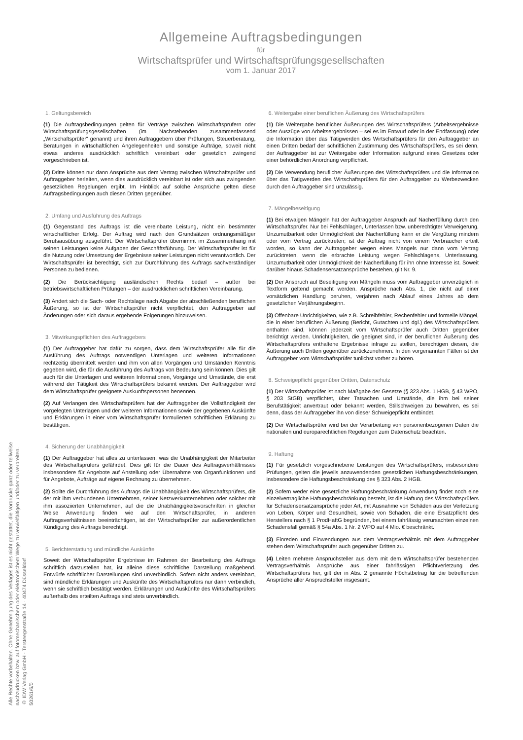Allgemeine Auftragsbedingungen
für
Wirtschaftsprüfer und Wirtschaftsprüfungsgesellschaften
vom 1. Januar 2017
1. Geltungsbereich
(1) Die Auftragsbedingungen gelten für Verträge zwischen Wirtschaftsprüfern oder Wirtschaftsprüfungsgesellschaften (im Nachstehenden zusammenfassend „Wirtschaftsprüfer“ genannt) und ihren Auftraggebern über Prüfungen, Steuerberatung, Beratungen in wirtschaftlichen Angelegenheiten und sonstige Aufträge, soweit nicht etwas anderes ausdrücklich schriftlich vereinbart oder gesetzlich zwingend vorgeschrieben ist.
(2) Dritte können nur dann Ansprüche aus dem Vertrag zwischen Wirtschaftsprüfer und Auftraggeber herleiten, wenn dies ausdrücklich vereinbart ist oder sich aus zwingenden gesetzlichen Regelungen ergibt. Im Hinblick auf solche Ansprüche gelten diese Auftragsbedingungen auch diesen Dritten gegenüber.
2. Umfang und Ausführung des Auftrags
(1) Gegenstand des Auftrags ist die vereinbarte Leistung, nicht ein bestimmter wirtschaftlicher Erfolg. Der Auftrag wird nach den Grundsätzen ordnungsmäßiger Berufsausübung ausgeführt. Der Wirtschaftsprüfer übernimmt im Zusammenhang mit seinen Leistungen keine Aufgaben der Geschäftsführung. Der Wirtschaftsprüfer ist für die Nutzung oder Umsetzung der Ergebnisse seiner Leistungen nicht verantwortlich. Der Wirtschaftsprüfer ist berechtigt, sich zur Durchführung des Auftrags sachverständiger Personen zu bedienen.
(2) Die Berücksichtigung ausländischen Rechts bedarf – außer bei betriebswirtschaftlichen Prüfungen – der ausdrücklichen schriftlichen Vereinbarung.
(3) Ändert sich die Sach- oder Rechtslage nach Abgabe der abschließenden beruflichen Äußerung, so ist der Wirtschaftsprüfer nicht verpflichtet, den Auftraggeber auf Änderungen oder sich daraus ergebende Folgerungen hinzuweisen.
3. Mitwirkungspflichten des Auftraggebers
(1) Der Auftraggeber hat dafür zu sorgen, dass dem Wirtschaftsprüfer alle für die Ausführung des Auftrags notwendigen Unterlagen und weiteren Informationen rechtzeitig übermittelt werden und ihm von allen Vorgängen und Umständen Kenntnis gegeben wird, die für die Ausführung des Auftrags von Bedeutung sein können. Dies gilt auch für die Unterlagen und weiteren Informationen, Vorgänge und Umstände, die erst während der Tätigkeit des Wirtschaftsprüfers bekannt werden. Der Auftraggeber wird dem Wirtschaftsprüfer geeignete Auskunftspersonen benennen.
(2) Auf Verlangen des Wirtschaftsprüfers hat der Auftraggeber die Vollständigkeit der vorgelegten Unterlagen und der weiteren Informationen sowie der gegebenen Auskünfte und Erklärungen in einer vom Wirtschaftsprüfer formulierten schriftlichen Erklärung zu bestätigen.
4. Sicherung der Unabhängigkeit
(1) Der Auftraggeber hat alles zu unterlassen, was die Unabhängigkeit der Mitarbeiter des Wirtschaftsprüfers gefährdet. Dies gilt für die Dauer des Auftragsverhältnisses insbesondere für Angebote auf Anstellung oder Übernahme von Organfunktionen und für Angebote, Aufträge auf eigene Rechnung zu übernehmen.
(2) Sollte die Durchführung des Auftrags die Unabhängigkeit des Wirtschaftsprüfers, die der mit ihm verbundenen Unternehmen, seiner Netzwerkunternehmen oder solcher mit ihm assoziierten Unternehmen, auf die die Unabhängigkeitsvorschriften in gleicher Weise Anwendung finden wie auf den Wirtschaftsprüfer, in anderen Auftragsverhältnissen beeinträchtigen, ist der Wirtschaftsprüfer zur außerordentlichen Kündigung des Auftrags berechtigt.
5. Berichterstattung und mündliche Auskünfte
Soweit der Wirtschaftsprüfer Ergebnisse im Rahmen der Bearbeitung des Auftrags schriftlich darzustellen hat, ist alleine diese schriftliche Darstellung maßgebend. Entwürfe schriftlicher Darstellungen sind unverbindlich. Sofern nicht anders vereinbart, sind mündliche Erklärungen und Auskünfte des Wirtschaftsprüfers nur dann verbindlich, wenn sie schriftlich bestätigt werden. Erklärungen und Auskünfte des Wirtschaftsprüfers außerhalb des erteilten Auftrags sind stets unverbindlich.
6. Weitergabe einer beruflichen Äußerung des Wirtschaftsprüfers
(1) Die Weitergabe beruflicher Äußerungen des Wirtschaftsprüfers (Arbeitsergebnisse oder Auszüge von Arbeitsergebnissen – sei es im Entwurf oder in der Endfassung) oder die Information über das Tätigwerden des Wirtschaftsprüfers für den Auftraggeber an einen Dritten bedarf der schriftlichen Zustimmung des Wirtschaftsprüfers, es sei denn, der Auftraggeber ist zur Weitergabe oder Information aufgrund eines Gesetzes oder einer behördlichen Anordnung verpflichtet.
(2) Die Verwendung beruflicher Äußerungen des Wirtschaftsprüfers und die Information über das Tätigwerden des Wirtschaftsprüfers für den Auftraggeber zu Werbezwecken durch den Auftraggeber sind unzulässig.
7. Mängelbeseitigung
(1) Bei etwaigen Mängeln hat der Auftraggeber Anspruch auf Nacherfüllung durch den Wirtschaftsprüfer. Nur bei Fehlschlagen, Unterlassen bzw. unberechtigter Verweigerung, Unzumutbarkeit oder Unmöglichkeit der Nacherfüllung kann er die Vergütung mindern oder vom Vertrag zurücktreten; ist der Auftrag nicht von einem Verbraucher erteilt worden, so kann der Auftraggeber wegen eines Mangels nur dann vom Vertrag zurücktreten, wenn die erbrachte Leistung wegen Fehlschlagens, Unterlassung, Unzumutbarkeit oder Unmöglichkeit der Nacherfüllung für ihn ohne Interesse ist. Soweit darüber hinaus Schadensersatzansprüche bestehen, gilt Nr. 9.
(2) Der Anspruch auf Beseitigung von Mängeln muss vom Auftraggeber unverzüglich in Textform geltend gemacht werden. Ansprüche nach Abs. 1, die nicht auf einer vorsätzlichen Handlung beruhen, verjähren nach Ablauf eines Jahres ab dem gesetzlichen Verjährungsbeginn.
(3) Offenbare Unrichtigkeiten, wie z.B. Schreibfehler, Rechenfehler und formelle Mängel, die in einer beruflichen Äußerung (Bericht, Gutachten und dgl.) des Wirtschaftsprüfers enthalten sind, können jederzeit vom Wirtschaftsprüfer auch Dritten gegenüber berichtigt werden. Unrichtigkeiten, die geeignet sind, in der beruflichen Äußerung des Wirtschaftsprüfers enthaltene Ergebnisse infrage zu stellen, berechtigen diesen, die Äußerung auch Dritten gegenüber zurückzunehmen. In den vorgenannten Fällen ist der Auftraggeber vom Wirtschaftsprüfer tunlichst vorher zu hören.
8. Schweigepflicht gegenüber Dritten, Datenschutz
(1) Der Wirtschaftsprüfer ist nach Maßgabe der Gesetze (§ 323 Abs. 1 HGB, § 43 WPO, § 203 StGB) verpflichtet, über Tatsachen und Umstände, die ihm bei seiner Berufstätigkeit anvertraut oder bekannt werden, Stillschweigen zu bewahren, es sei denn, dass der Auftraggeber ihn von dieser Schweigepflicht entbindet.
(2) Der Wirtschaftsprüfer wird bei der Verarbeitung von personenbezogenen Daten die nationalen und europarechtlichen Regelungen zum Datenschutz beachten.
9. Haftung
(1) Für gesetzlich vorgeschriebene Leistungen des Wirtschaftsprüfers, insbesondere Prüfungen, gelten die jeweils anzuwendenden gesetzlichen Haftungsbeschränkungen, insbesondere die Haftungsbeschränkung des § 323 Abs. 2 HGB.
(2) Sofern weder eine gesetzliche Haftungsbeschränkung Anwendung findet noch eine einzelvertragliche Haftungsbeschränkung besteht, ist die Haftung des Wirtschaftsprüfers für Schadensersatzansprüche jeder Art, mit Ausnahme von Schäden aus der Verletzung von Leben, Körper und Gesundheit, sowie von Schäden, die eine Ersatzpflicht des Herstellers nach § 1 ProdHaftG begründen, bei einem fahrlässig verursachten einzelnen Schadensfall gemäß § 54a Abs. 1 Nr. 2 WPO auf 4 Mio. € beschränkt.
(3) Einreden und Einwendungen aus dem Vertragsverhältnis mit dem Auftraggeber stehen dem Wirtschaftsprüfer auch gegenüber Dritten zu.
(4) Leiten mehrere Anspruchsteller aus dem mit dem Wirtschaftsprüfer bestehenden Vertragsverhältnis Ansprüche aus einer fahrlässigen Pflichtverletzung des Wirtschaftsprüfers her, gilt der in Abs. 2 genannte Höchstbetrag für die betreffenden Ansprüche aller Anspruchsteller insgesamt.
Alle Rechte vorbehalten. Ohne Genehmigung des Verlages ist es nicht gestattet, die Vordrucke ganz oder teilweise nachzudrucken bzw. auf fotomechanischem oder elektronischem Wege zu vervielfältigen und/oder zu verbreiten.
© IDW Verlag GmbH · Tersteegenstraße 14 · 40474 Düsseldorf
50261/6/0